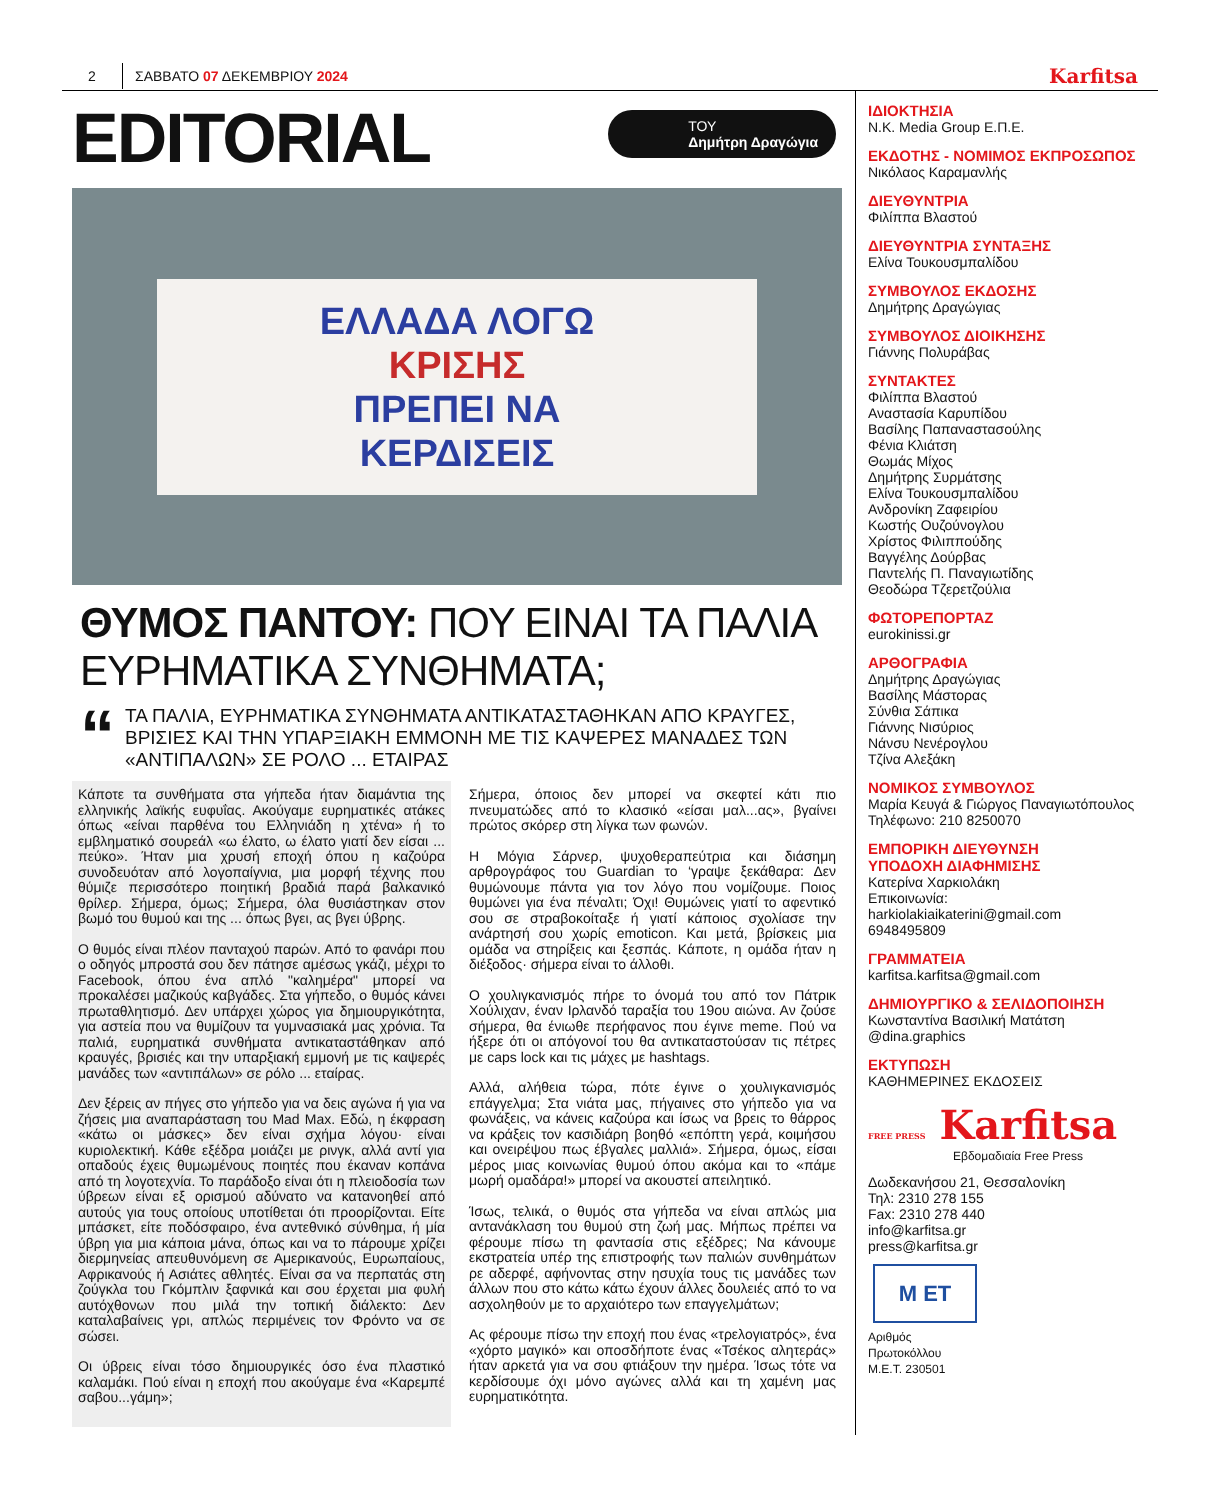2
ΣΑΒΒΑΤΟ 07 ΔΕΚΕΜΒΡΙΟΥ 2024
Karfitsa
EDITORIAL
ΤΟΥ
Δημήτρη Δραγώγια
ΕΛΛΑΔΑ ΛΟΓΩ
ΚΡΙΣΗΣ
ΠΡΕΠΕΙ ΝΑ
ΚΕΡΔΙΣΕΙΣ
ΘΥΜΟΣ ΠΑΝΤΟΥ: ΠΟΥ ΕΙΝΑΙ ΤΑ ΠΑΛΙΑ ΕΥΡΗΜΑΤΙΚΑ ΣΥΝΘΗΜΑΤΑ;
“
ΤΑ ΠΑΛΙΑ, ΕΥΡΗΜΑΤΙΚΑ ΣΥΝΘΗΜΑΤΑ ΑΝΤΙΚΑΤΑΣΤΑΘΗΚΑΝ ΑΠΟ ΚΡΑΥΓΕΣ, ΒΡΙΣΙΕΣ ΚΑΙ ΤΗΝ ΥΠΑΡΞΙΑΚΗ ΕΜΜΟΝΗ ΜΕ ΤΙΣ ΚΑΨΕΡΕΣ ΜΑΝΑΔΕΣ ΤΩΝ «ΑΝΤΙΠΑΛΩΝ» ΣΕ ΡΟΛΟ ... ΕΤΑΙΡΑΣ
Κάποτε τα συνθήματα στα γήπεδα ήταν διαμάντια της ελληνικής λαϊκής ευφυΐας. Ακούγαμε ευρηματικές ατάκες όπως «είναι παρθένα του Ελληνιάδη η χτένα» ή το εμβληματικό σουρεάλ «ω έλατο, ω έλατο γιατί δεν είσαι ... πεύκο». Ήταν μια χρυσή εποχή όπου η καζούρα συνοδευόταν από λογοπαίγνια, μια μορφή τέχνης που θύμιζε περισσότερο ποιητική βραδιά παρά βαλκανικό θρίλερ. Σήμερα, όμως; Σήμερα, όλα θυσιάστηκαν στον βωμό του θυμού και της ... όπως βγει, ας βγει ύβρης.
Ο θυμός είναι πλέον πανταχού παρών. Από το φανάρι που ο οδηγός μπροστά σου δεν πάτησε αμέσως γκάζι, μέχρι το Facebook, όπου ένα απλό "καλημέρα" μπορεί να προκαλέσει μαζικούς καβγάδες. Στα γήπεδο, ο θυμός κάνει πρωταθλητισμό. Δεν υπάρχει χώρος για δημιουργικότητα, για αστεία που να θυμίζουν τα γυμνασιακά μας χρόνια. Τα παλιά, ευρηματικά συνθήματα αντικαταστάθηκαν από κραυγές, βρισιές και την υπαρξιακή εμμονή με τις καψερές μανάδες των «αντιπάλων» σε ρόλο ... εταίρας.
Δεν ξέρεις αν πήγες στο γήπεδο για να δεις αγώνα ή για να ζήσεις μια αναπαράσταση του Mad Max. Εδώ, η έκφραση «κάτω οι μάσκες» δεν είναι σχήμα λόγου· είναι κυριολεκτική. Κάθε εξέδρα μοιάζει με ρινγκ, αλλά αντί για οπαδούς έχεις θυμωμένους ποιητές που έκαναν κοπάνα από τη λογοτεχνία. Το παράδοξο είναι ότι η πλειοδοσία των ύβρεων είναι εξ ορισμού αδύνατο να κατανοηθεί από αυτούς για τους οποίους υποτίθεται ότι προορίζονται. Είτε μπάσκετ, είτε ποδόσφαιρο, ένα αντεθνικό σύνθημα, ή μία ύβρη για μια κάποια μάνα, όπως και να το πάρουμε χρίζει διερμηνείας απευθυνόμενη σε Αμερικανούς, Ευρωπαίους, Αφρικανούς ή Ασιάτες αθλητές. Είναι σα να περπατάς στη ζούγκλα του Γκόμπλιν ξαφνικά και σου έρχεται μια φυλή αυτόχθονων που μιλά την τοπική διάλεκτο: Δεν καταλαβαίνεις γρι, απλώς περιμένεις τον Φρόντο να σε σώσει.
Οι ύβρεις είναι τόσο δημιουργικές όσο ένα πλαστικό καλαμάκι. Πού είναι η εποχή που ακούγαμε ένα «Καρεμπέ σαβου...γάμη»;
Σήμερα, όποιος δεν μπορεί να σκεφτεί κάτι πιο πνευματώδες από το κλασικό «είσαι μαλ...ας», βγαίνει πρώτος σκόρερ στη λίγκα των φωνών.
Η Μόγια Σάρνερ, ψυχοθεραπεύτρια και διάσημη αρθρογράφος του Guardian το ‘γραψε ξεκάθαρα: Δεν θυμώνουμε πάντα για τον λόγο που νομίζουμε. Ποιος θυμώνει για ένα πέναλτι; Όχι! Θυμώνεις γιατί το αφεντικό σου σε στραβοκοίταξε ή γιατί κάποιος σχολίασε την ανάρτησή σου χωρίς emoticon. Και μετά, βρίσκεις μια ομάδα να στηρίξεις και ξεσπάς. Κάποτε, η ομάδα ήταν η διέξοδος· σήμερα είναι το άλλοθι.
Ο χουλιγκανισμός πήρε το όνομά του από τον Πάτρικ Χούλιχαν, έναν Ιρλανδό ταραξία του 19ου αιώνα. Αν ζούσε σήμερα, θα ένιωθε περήφανος που έγινε meme. Πού να ήξερε ότι οι απόγονοί του θα αντικαταστούσαν τις πέτρες με caps lock και τις μάχες με hashtags.
Αλλά, αλήθεια τώρα, πότε έγινε ο χουλιγκανισμός επάγγελμα; Στα νιάτα μας, πήγαινες στο γήπεδο για να φωνάξεις, να κάνεις καζούρα και ίσως να βρεις το θάρρος να κράξεις τον κασιδιάρη βοηθό «επόπτη γερά, κοιμήσου και ονειρέψου πως έβγαλες μαλλιά». Σήμερα, όμως, είσαι μέρος μιας κοινωνίας θυμού όπου ακόμα και το «πάμε μωρή ομαδάρα!» μπορεί να ακουστεί απειλητικό.
Ίσως, τελικά, ο θυμός στα γήπεδα να είναι απλώς μια αντανάκλαση του θυμού στη ζωή μας. Μήπως πρέπει να φέρουμε πίσω τη φαντασία στις εξέδρες; Να κάνουμε εκστρατεία υπέρ της επιστροφής των παλιών συνθημάτων ρε αδερφέ, αφήνοντας στην ησυχία τους τις μανάδες των άλλων που στο κάτω κάτω έχουν άλλες δουλειές από το να ασχοληθούν με το αρχαιότερο των επαγγελμάτων;
Ας φέρουμε πίσω την εποχή που ένας «τρελογιατρός», ένα «χόρτο μαγικό» και οποσδήποτε ένας «Τσέκος αλητεράς» ήταν αρκετά για να σου φτιάξουν την ημέρα. Ίσως τότε να κερδίσουμε όχι μόνο αγώνες αλλά και τη χαμένη μας ευρηματικότητα.
ΙΔΙΟΚΤΗΣΙΑ
Ν.Κ. Media Group Ε.Π.Ε.
ΕΚΔΟΤΗΣ - ΝΟΜΙΜΟΣ ΕΚΠΡΟΣΩΠΟΣ
Νικόλαος Καραμανλής
ΔΙΕΥΘΥΝΤΡΙΑ
Φιλίππα Βλαστού
ΔΙΕΥΘΥΝΤΡΙΑ ΣΥΝΤΑΞΗΣ
Ελίνα Τουκουσμπαλίδου
ΣΥΜΒΟΥΛΟΣ ΕΚΔΟΣΗΣ
Δημήτρης Δραγώγιας
ΣΥΜΒΟΥΛΟΣ ΔΙΟΙΚΗΣΗΣ
Γιάννης Πολυράβας
ΣΥΝΤΑΚΤΕΣ
Φιλίππα Βλαστού
Αναστασία Καρυπίδου
Βασίλης Παπαναστασούλης
Φένια Κλιάτση
Θωμάς Μίχος
Δημήτρης Συρμάτσης
Ελίνα Τουκουσμπαλίδου
Ανδρονίκη Ζαφειρίου
Κωστής Ουζούνογλου
Χρίστος Φιλιππούδης
Βαγγέλης Δούρβας
Παντελής Π. Παναγιωτίδης
Θεοδώρα Τζερετζούλια
ΦΩΤΟΡΕΠΟΡΤΑΖ
eurokinissi.gr
ΑΡΘΟΓΡΑΦΙΑ
Δημήτρης Δραγώγιας
Βασίλης Μάστορας
Σύνθια Σάπικα
Γιάννης Νισύριος
Νάνσυ Νενέρογλου
Τζίνα Αλεξάκη
ΝΟΜΙΚΟΣ ΣΥΜΒΟΥΛΟΣ
Μαρία Κευγά & Γιώργος Παναγιωτόπουλος
Τηλέφωνο: 210 8250070
ΕΜΠΟΡΙΚΗ ΔΙΕΥΘΥΝΣΗ
ΥΠΟΔΟΧΗ ΔΙΑΦΗΜΙΣΗΣ
Κατερίνα Χαρκιολάκη
Επικοινωνία:
harkiolakiaikaterini@gmail.com
6948495809
ΓΡΑΜΜΑΤΕΙΑ
karfitsa.karfitsa@gmail.com
ΔΗΜΙΟΥΡΓΙΚΟ & ΣΕΛΙΔΟΠΟΙΗΣΗ
Κωνσταντίνα Βασιλική Ματάτση
@dina.graphics
ΕΚΤΥΠΩΣΗ
ΚΑΘΗΜΕΡΙΝΕΣ ΕΚΔΟΣΕΙΣ
FREE PRESS Karfitsa
Εβδομαδιαία Free Press
Δωδεκανήσου 21, Θεσσαλονίκη
Τηλ: 2310 278 155
Fax: 2310 278 440
info@karfitsa.gr
press@karfitsa.gr
Μ ΕΤ
Αριθμός
Πρωτοκόλλου
Μ.Ε.Τ. 230501